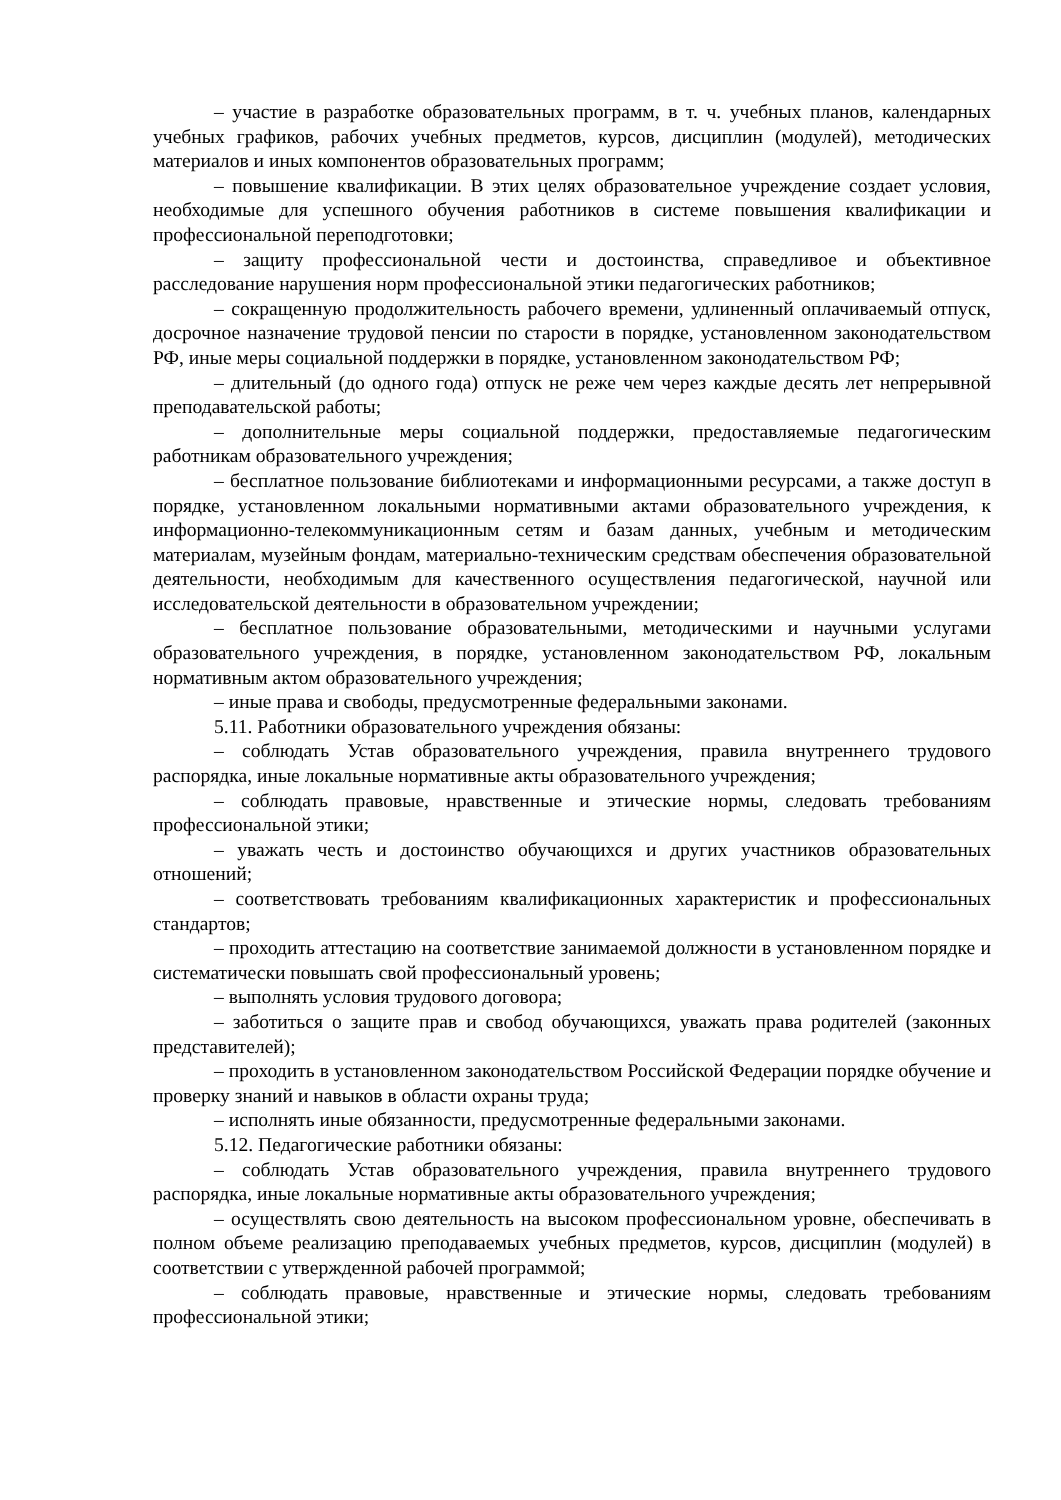– участие в разработке образовательных программ, в т. ч. учебных планов, календарных учебных графиков, рабочих учебных предметов, курсов, дисциплин (модулей), методических материалов и иных компонентов образовательных программ;
– повышение квалификации. В этих целях образовательное учреждение создает условия, необходимые для успешного обучения работников в системе повышения квалификации и профессиональной переподготовки;
– защиту профессиональной чести и достоинства, справедливое и объективное расследование нарушения норм профессиональной этики педагогических работников;
– сокращенную продолжительность рабочего времени, удлиненный оплачиваемый отпуск, досрочное назначение трудовой пенсии по старости в порядке, установленном законодательством РФ, иные меры социальной поддержки в порядке, установленном законодательством РФ;
– длительный (до одного года) отпуск не реже чем через каждые десять лет непрерывной преподавательской работы;
– дополнительные меры социальной поддержки, предоставляемые педагогическим работникам образовательного учреждения;
– бесплатное пользование библиотеками и информационными ресурсами, а также доступ в порядке, установленном локальными нормативными актами образовательного учреждения, к информационно-телекоммуникационным сетям и базам данных, учебным и методическим материалам, музейным фондам, материально-техническим средствам обеспечения образовательной деятельности, необходимым для качественного осуществления педагогической, научной или исследовательской деятельности в образовательном учреждении;
– бесплатное пользование образовательными, методическими и научными услугами образовательного учреждения, в порядке, установленном законодательством РФ, локальным нормативным актом образовательного учреждения;
– иные права и свободы, предусмотренные федеральными законами.
5.11. Работники образовательного учреждения обязаны:
– соблюдать Устав образовательного учреждения, правила внутреннего трудового распорядка, иные локальные нормативные акты образовательного учреждения;
– соблюдать правовые, нравственные и этические нормы, следовать требованиям профессиональной этики;
– уважать честь и достоинство обучающихся и других участников образовательных отношений;
– соответствовать требованиям квалификационных характеристик и профессиональных стандартов;
– проходить аттестацию на соответствие занимаемой должности в установленном порядке и систематически повышать свой профессиональный уровень;
– выполнять условия трудового договора;
– заботиться о защите прав и свобод обучающихся, уважать права родителей (законных представителей);
– проходить в установленном законодательством Российской Федерации порядке обучение и проверку знаний и навыков в области охраны труда;
– исполнять иные обязанности, предусмотренные федеральными законами.
5.12. Педагогические работники обязаны:
– соблюдать Устав образовательного учреждения, правила внутреннего трудового распорядка, иные локальные нормативные акты образовательного учреждения;
– осуществлять свою деятельность на высоком профессиональном уровне, обеспечивать в полном объеме реализацию преподаваемых учебных предметов, курсов, дисциплин (модулей) в соответствии с утвержденной рабочей программой;
– соблюдать правовые, нравственные и этические нормы, следовать требованиям профессиональной этики;